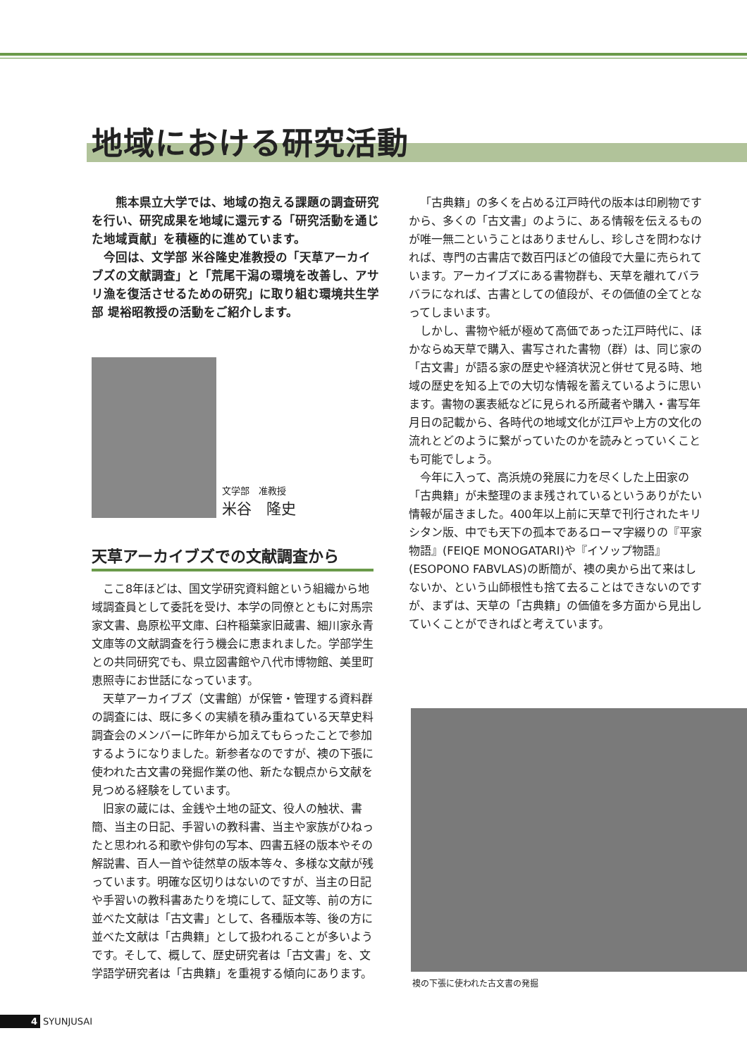地域における研究活動
　熊本県立大学では、地域の抱える課題の調査研究を行い、研究成果を地域に還元する「研究活動を通じた地域貢献」を積極的に進めています。
　今回は、文学部 米谷隆史准教授の「天草アーカイブズの文献調査」と「荒尾干潟の環境を改善し、アサリ漁を復活させるための研究」に取り組む環境共生学部 堤裕昭教授の活動をご紹介します。
文学部　准教授
米谷　隆史
天草アーカイブズでの文献調査から
ここ8年ほどは、国文学研究資料館という組織から地域調査員として委託を受け、本学の同僚とともに対馬宗家文書、島原松平文庫、臼杵稲葉家旧蔵書、細川家永青文庫等の文献調査を行う機会に恵まれました。学部学生との共同研究でも、県立図書館や八代市博物館、美里町恵照寺にお世話になっています。
天草アーカイブズ（文書館）が保管・管理する資料群の調査には、既に多くの実績を積み重ねている天草史料調査会のメンバーに昨年から加えてもらったことで参加するようになりました。新参者なのですが、襖の下張に使われた古文書の発掘作業の他、新たな観点から文献を見つめる経験をしています。
旧家の蔵には、金銭や土地の証文、役人の触状、書簡、当主の日記、手習いの教科書、当主や家族がひねったと思われる和歌や俳句の写本、四書五経の版本やその解説書、百人一首や徒然草の版本等々、多様な文献が残っています。明確な区切りはないのですが、当主の日記や手習いの教科書あたりを境にして、証文等、前の方に並べた文献は「古文書」として、各種版本等、後の方に並べた文献は「古典籍」として扱われることが多いようです。そして、概して、歴史研究者は「古文書」を、文学語学研究者は「古典籍」を重視する傾向にあります。
「古典籍」の多くを占める江戸時代の版本は印刷物ですから、多くの「古文書」のように、ある情報を伝えるものが唯一無二ということはありませんし、珍しさを問わなければ、専門の古書店で数百円ほどの値段で大量に売られています。アーカイブズにある書物群も、天草を離れてバラバラになれば、古書としての値段が、その価値の全てとなってしまいます。
しかし、書物や紙が極めて高価であった江戸時代に、ほかならぬ天草で購入、書写された書物（群）は、同じ家の「古文書」が語る家の歴史や経済状況と併せて見る時、地域の歴史を知る上での大切な情報を蓄えているように思います。書物の裏表紙などに見られる所蔵者や購入・書写年月日の記載から、各時代の地域文化が江戸や上方の文化の流れとどのように繋がっていたのかを読みとっていくことも可能でしょう。
今年に入って、高浜焼の発展に力を尽くした上田家の「古典籍」が未整理のまま残されているというありがたい情報が届きました。400年以上前に天草で刊行されたキリシタン版、中でも天下の孤本であるローマ字綴りの『平家物語』(FEIQE MONOGATARI)や『イソップ物語』(ESOPONO FABVLAS)の断簡が、襖の奥から出て来はしないか、という山師根性も捨て去ることはできないのですが、まずは、天草の「古典籍」の価値を多方面から見出していくことができればと考えています。
襖の下張に使われた古文書の発掘
4 SYUNJUSAI